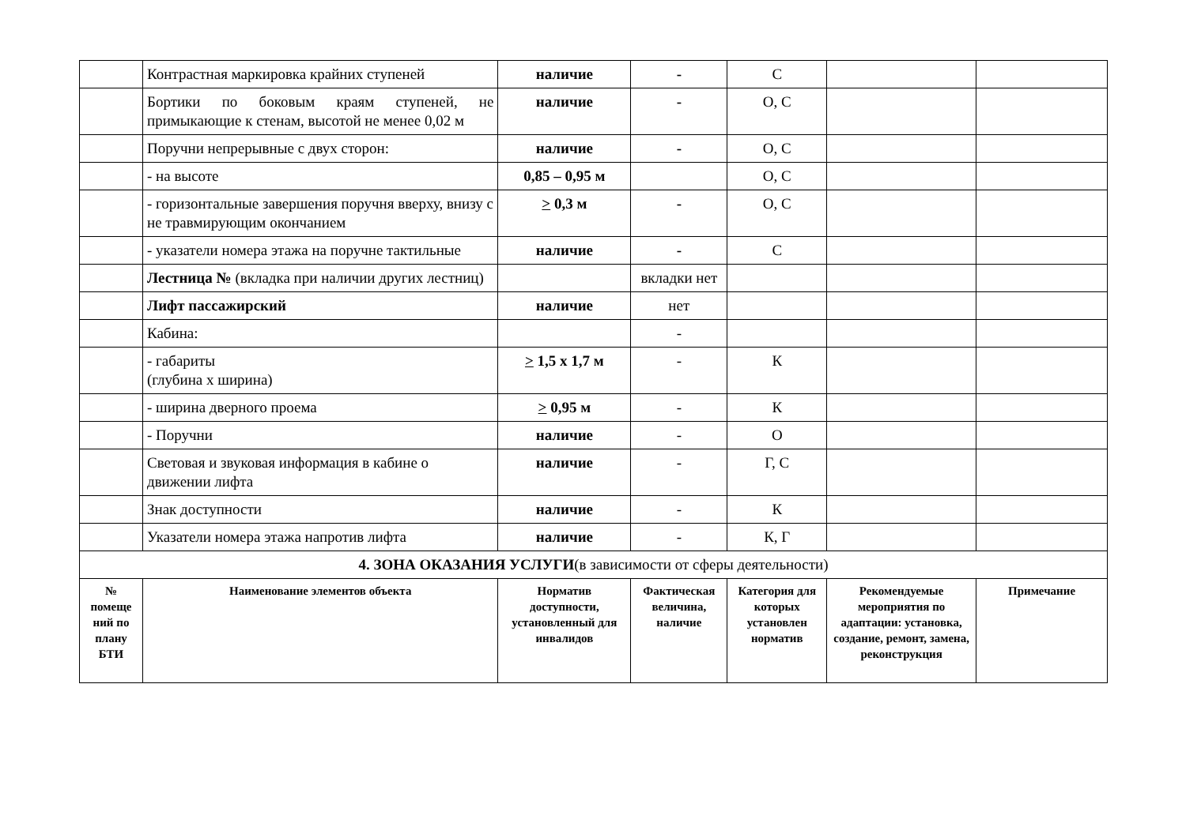| | Контрастная маркировка крайних ступеней | наличие | - | С | | |
| | Бортики по боковым краям ступеней, не примыкающие к стенам, высотой не менее 0,02 м | наличие | - | О, С | | |
| | Поручни непрерывные с двух сторон: | наличие | - | О, С | | |
| | - на высоте | 0,85 – 0,95 м | | О, С | | |
| | - горизонтальные завершения поручня вверху, внизу с не травмирующим окончанием | > 0,3 м | - | О, С | | |
| | - указатели номера этажа на поручне тактильные | наличие | - | С | | |
| | Лестница № (вкладка при наличии других лестниц) | | вкладки нет | | | |
| | Лифт пассажирский | наличие | нет | | | |
| | Кабина: | | - | | | |
| | - габариты (глубина х ширина) | > 1,5 х 1,7 м | - | К | | |
| | - ширина дверного проема | > 0,95 м | - | К | | |
| | - Поручни | наличие | - | О | | |
| | Световая и звуковая информация в кабине о движении лифта | наличие | - | Г, С | | |
| | Знак доступности | наличие | - | К | | |
| | Указатели номера этажа напротив лифта | наличие | - | К, Г | | |
| 4. ЗОНА ОКАЗАНИЯ УСЛУГИ (в зависимости от сферы деятельности) | | | | | | |
| № помеще ний по плану БТИ | Наименование элементов объекта | Норматив доступности, установленный для инвалидов | Фактическая величина, наличие | Категория для которых установлен норматив | Рекомендуемые мероприятия по адаптации: установка, создание, ремонт, замена, реконструкция | Примечание |